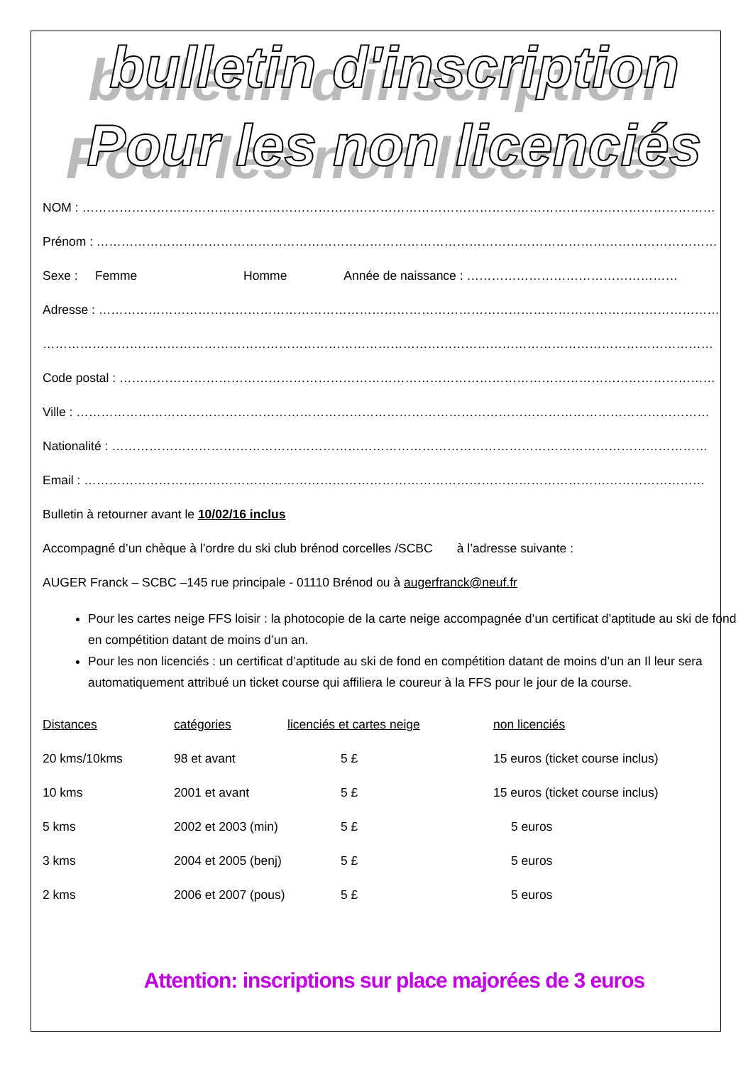bulletin d'inscription
Pour les non licenciés
NOM : ………………………………………………………………………………………………………………………………………
Prénom : ……………………………………………………………………………………………………………………………………
Sexe : Femme Homme Année de naissance : ……………………………………………
Adresse : ……………………………………………………………………………………………………………………………………
………………………………………………………………………………………………………………………………………………
Code postal : ………………………………………………………………………………………………………………………………
Ville : ………………………………………………………………………………………………………………………………………
Nationalité : ………………………………………………………………………………………………………………………………
Email : ……………………………………………………………………………………………………………………………………
Bulletin à retourner avant le 10/02/16 inclus
Accompagné d’un chèque à l’ordre du ski club brénod corcelles /SCBC à l’adresse suivante :
AUGER Franck – SCBC –145 rue principale - 01110 Brénod ou à augerfranck@neuf.fr
Pour les cartes neige FFS loisir : la photocopie de la carte neige accompagnée d’un certificat d’aptitude au ski de fond en compétition datant de moins d’un an.
Pour les non licenciés : un certificat d’aptitude au ski de fond en compétition datant de moins d’un an Il leur sera automatiquement attribué un ticket course qui affiliera le coureur à la FFS pour le jour de la course.
| Distances | catégories | licenciés et cartes neige | non licenciés |
| --- | --- | --- | --- |
| 20 kms/10kms | 98 et avant | 5 £ | 15 euros (ticket course inclus) |
| 10 kms | 2001 et avant | 5 £ | 15 euros (ticket course inclus) |
| 5 kms | 2002 et 2003 (min) | 5 £ | 5 euros |
| 3 kms | 2004 et 2005 (benj) | 5 £ | 5 euros |
| 2 kms | 2006 et 2007 (pous) | 5 £ | 5 euros |
Attention: inscriptions sur place majorées de 3 euros